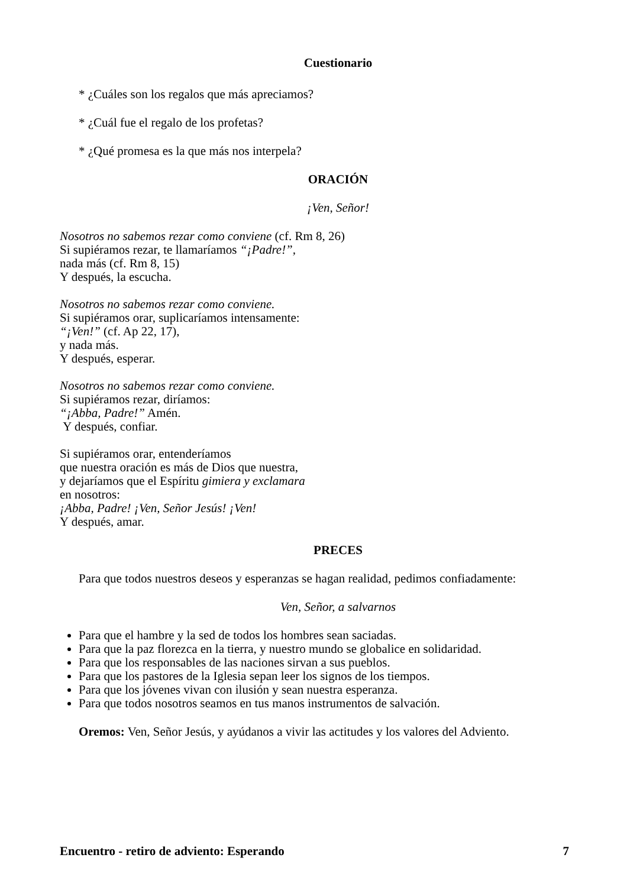Cuestionario
* ¿Cuáles son los regalos que más apreciamos?
* ¿Cuál fue el regalo de los profetas?
* ¿Qué promesa es la que más nos interpela?
ORACIÓN
¡Ven, Señor!
Nosotros no sabemos rezar como conviene (cf. Rm 8, 26)
Si supiéramos rezar, te llamaríamos “¡Padre!”,
nada más (cf. Rm 8, 15)
Y después, la escucha.
Nosotros no sabemos rezar como conviene.
Si supiéramos orar, suplicaríamos intensamente:
“¡Ven!” (cf. Ap 22, 17),
y nada más.
Y después, esperar.
Nosotros no sabemos rezar como conviene.
Si supiéramos rezar, diríamos:
“¡Abba, Padre!” Amén.
Y después, confiar.
Si supiéramos orar, entenderíamos
que nuestra oración es más de Dios que nuestra,
y dejaríamos que el Espíritu gimiera y exclamara
en nosotros:
¡Abba, Padre! ¡Ven, Señor Jesús! ¡Ven!
Y después, amar.
PRECES
Para que todos nuestros deseos y esperanzas se hagan realidad, pedimos confiadamente:
Ven, Señor, a salvarnos
Para que el hambre y la sed de todos los hombres sean saciadas.
Para que la paz florezca en la tierra, y nuestro mundo se globalice en solidaridad.
Para que los responsables de las naciones sirvan a sus pueblos.
Para que los pastores de la Iglesia sepan leer los signos de los tiempos.
Para que los jóvenes vivan con ilusión y sean nuestra esperanza.
Para que todos nosotros seamos en tus manos instrumentos de salvación.
Oremos: Ven, Señor Jesús, y ayúdanos a vivir las actitudes y los valores del Adviento.
Encuentro - retiro de adviento: Esperando 7